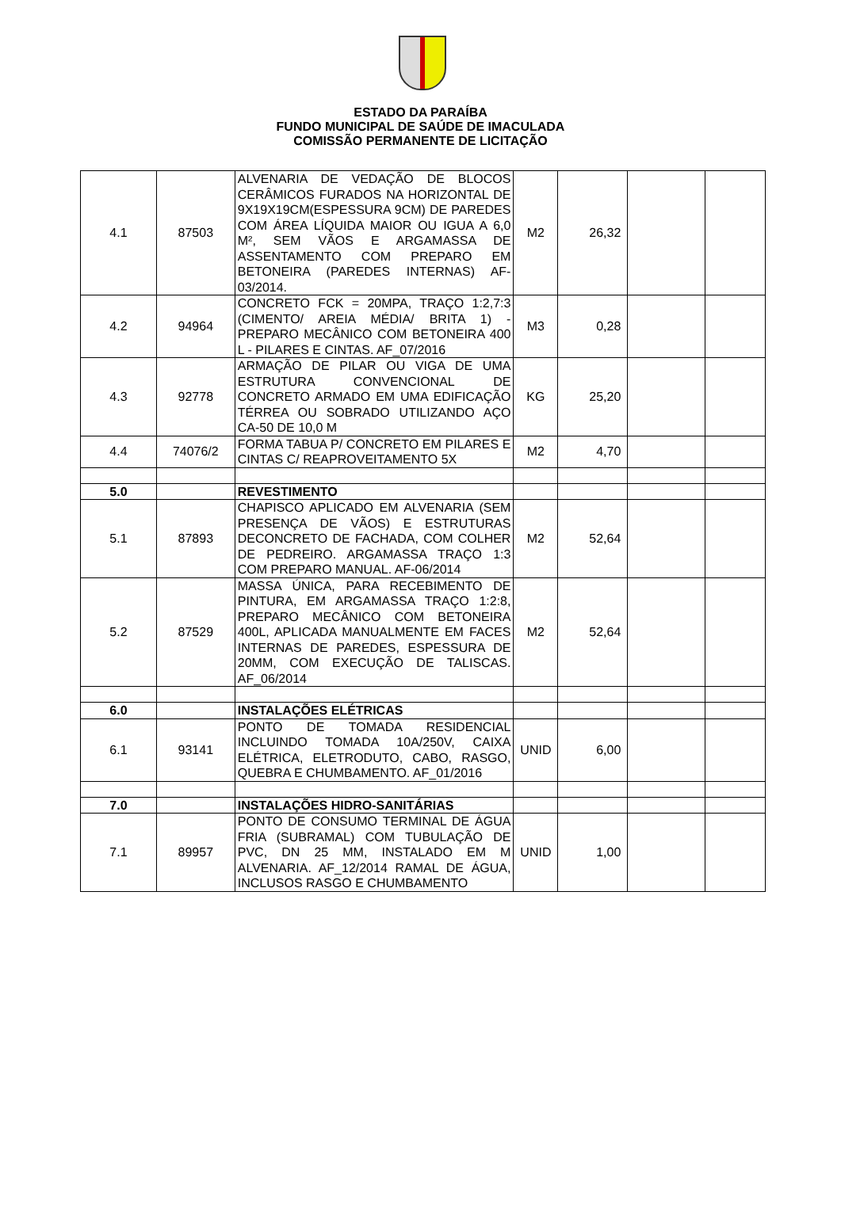ESTADO DA PARAÍBA
FUNDO MUNICIPAL DE SAÚDE DE IMACULADA
COMISSÃO PERMANENTE DE LICITAÇÃO
| 4.1 | 87503 | ALVENARIA DE VEDAÇÃO DE BLOCOS CERÂMICOS FURADOS NA HORIZONTAL DE 9X19X19CM(ESPESSURA 9CM) DE PAREDES COM ÁREA LÍQUIDA MAIOR OU IGUA A 6,0 M², SEM VÃOS E ARGAMASSA DE ASSENTAMENTO COM PREPARO EM BETONEIRA (PAREDES INTERNAS) AF-03/2014. | M2 | 26,32 | | |
| 4.2 | 94964 | CONCRETO FCK = 20MPA, TRAÇO 1:2,7:3 (CIMENTO/ AREIA MÉDIA/ BRITA 1) - PREPARO MECÂNICO COM BETONEIRA 400 L - PILARES E CINTAS. AF_07/2016 | M3 | 0,28 | | |
| 4.3 | 92778 | ARMAÇÃO DE PILAR OU VIGA DE UMA ESTRUTURA CONVENCIONAL DE CONCRETO ARMADO EM UMA EDIFICAÇÃO TÉRREA OU SOBRADO UTILIZANDO AÇO CA-50 DE 10,0 M | KG | 25,20 | | |
| 4.4 | 74076/2 | FORMA TABUA P/ CONCRETO EM PILARES E CINTAS C/ REAPROVEITAMENTO 5X | M2 | 4,70 | | |
| 5.0 | | REVESTIMENTO | | | | |
| 5.1 | 87893 | CHAPISCO APLICADO EM ALVENARIA (SEM PRESENÇA DE VÃOS) E ESTRUTURAS DECONCRETO DE FACHADA, COM COLHER DE PEDREIRO. ARGAMASSA TRAÇO 1:3 COM PREPARO MANUAL. AF-06/2014 | M2 | 52,64 | | |
| 5.2 | 87529 | MASSA ÚNICA, PARA RECEBIMENTO DE PINTURA, EM ARGAMASSA TRAÇO 1:2:8, PREPARO MECÂNICO COM BETONEIRA 400L, APLICADA MANUALMENTE EM FACES INTERNAS DE PAREDES, ESPESSURA DE 20MM, COM EXECUÇÃO DE TALISCAS. AF_06/2014 | M2 | 52,64 | | |
| 6.0 | | INSTALAÇÕES ELÉTRICAS | | | | |
| 6.1 | 93141 | PONTO DE TOMADA RESIDENCIAL INCLUINDO TOMADA 10A/250V, CAIXA ELÉTRICA, ELETRODUTO, CABO, RASGO, QUEBRA E CHUMBAMENTO. AF_01/2016 | UNID | 6,00 | | |
| 7.0 | | INSTALAÇÕES HIDRO-SANITÁRIAS | | | | |
| 7.1 | 89957 | PONTO DE CONSUMO TERMINAL DE ÁGUA FRIA (SUBRAMAL) COM TUBULAÇÃO DE PVC, DN 25 MM, INSTALADO EM M ALVENARIA. AF_12/2014 RAMAL DE ÁGUA, INCLUSOS RASGO E CHUMBAMENTO | UNID | 1,00 | | |